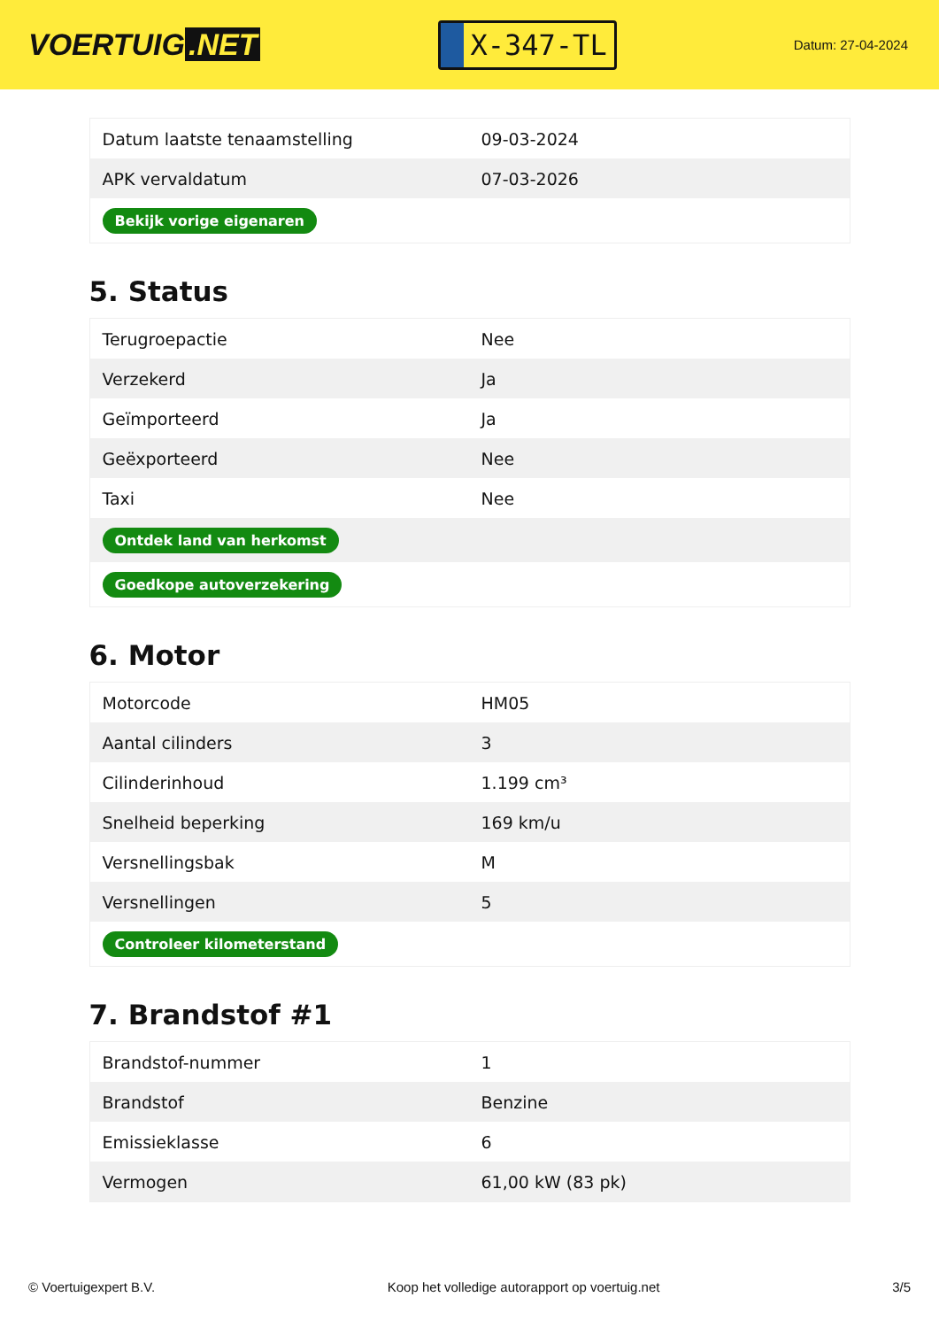VOERTUIG.NET
X-347-TL
Datum: 27-04-2024
| Datum laatste tenaamstelling | 09-03-2024 |
| APK vervaldatum | 07-03-2026 |
| Bekijk vorige eigenaren | |
5. Status
| Terugroepactie | Nee |
| Verzekerd | Ja |
| Geïmporteerd | Ja |
| Geëxporteerd | Nee |
| Taxi | Nee |
| Ontdek land van herkomst | |
| Goedkope autoverzekering | |
6. Motor
| Motorcode | HM05 |
| Aantal cilinders | 3 |
| Cilinderinhoud | 1.199 cm³ |
| Snelheid beperking | 169 km/u |
| Versnellingsbak | M |
| Versnellingen | 5 |
| Controleer kilometerstand | |
7. Brandstof #1
| Brandstof-nummer | 1 |
| Brandstof | Benzine |
| Emissieklasse | 6 |
| Vermogen | 61,00 kW (83 pk) |
© Voertuigexpert B.V. Koop het volledige autorapport op voertuig.net 3/5